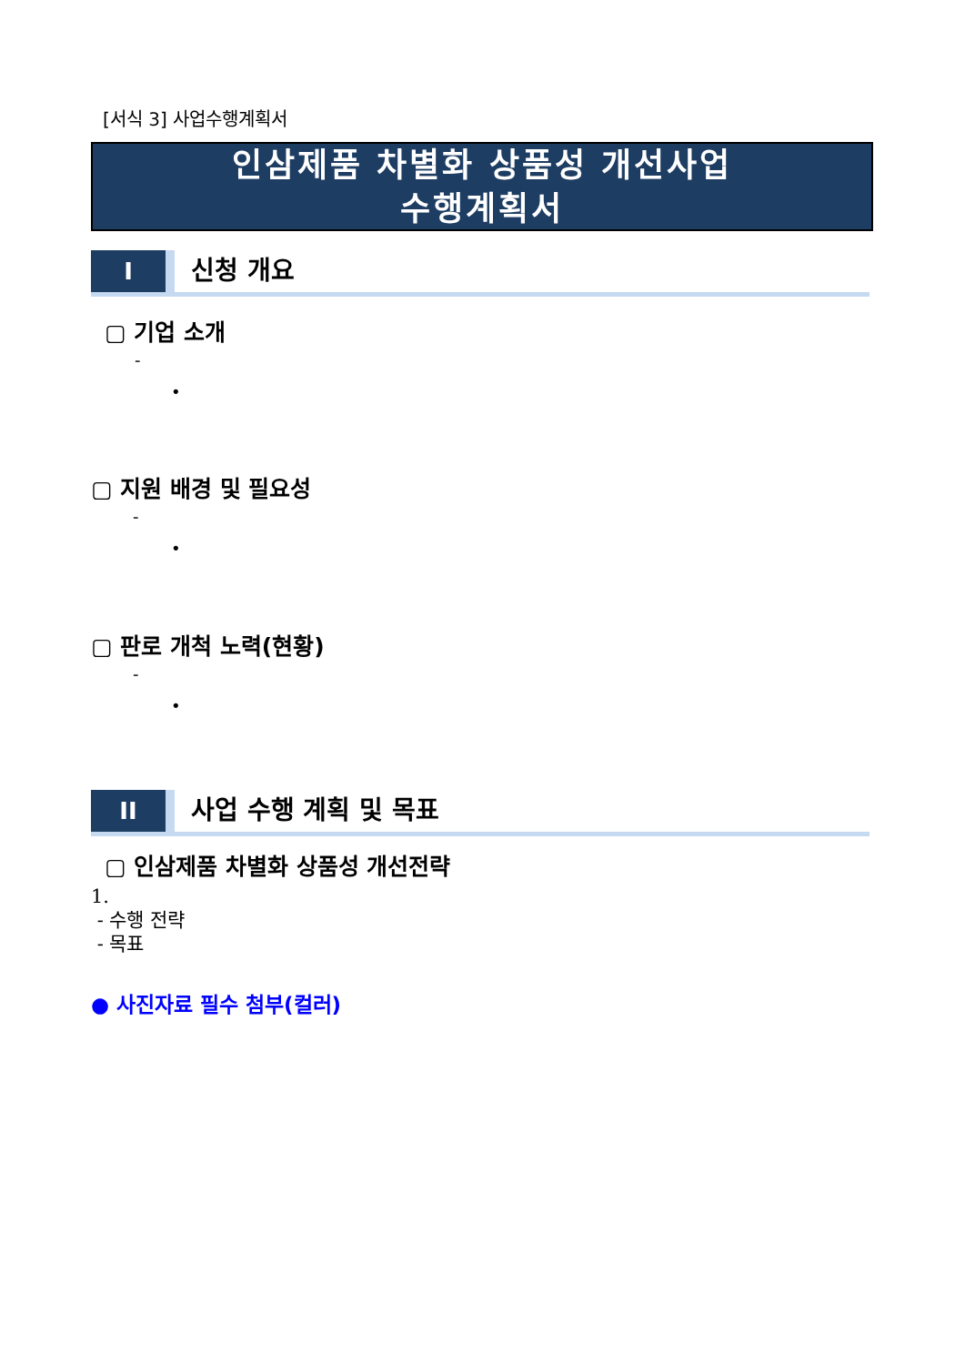[서식 3] 사업수행계획서
인삼제품 차별화 상품성 개선사업
수행계획서
I
신청 개요
▢ 기업 소개
-
•
▢ 지원 배경 및 필요성
-
•
▢ 판로 개척 노력(현황)
-
•
II
사업 수행 계획 및 목표
▢ 인삼제품 차별화 상품성 개선전략
1.
- 수행 전략
- 목표
● 사진자료 필수 첨부(컬러)